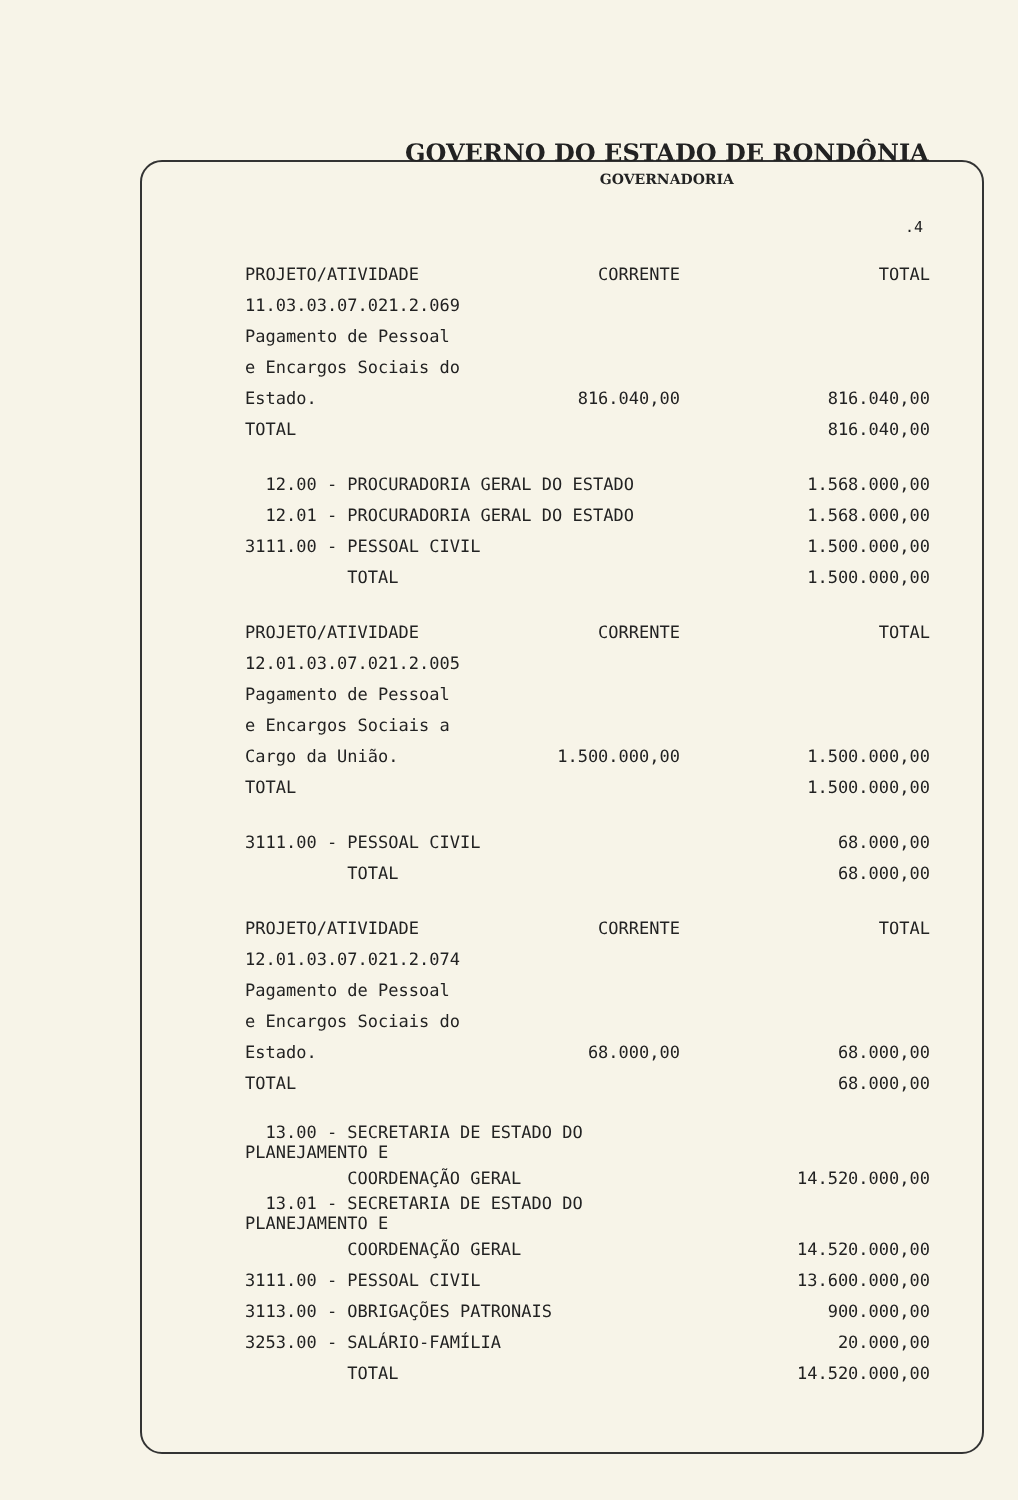GOVERNO DO ESTADO DE RONDÔNIA
GOVERNADORIA
.4
| PROJETO/ATIVIDADE | CORRENTE | TOTAL |
| 11.03.03.07.021.2.069 | | |
| Pagamento de Pessoal | | |
| e Encargos Sociais do | | |
| Estado. | 816.040,00 | 816.040,00 |
| TOTAL | | 816.040,00 |
| 12.00 - PROCURADORIA GERAL DO ESTADO | | 1.568.000,00 |
| 12.01 - PROCURADORIA GERAL DO ESTADO | | 1.568.000,00 |
| 3111.00 - PESSOAL CIVIL | | 1.500.000,00 |
| TOTAL | | 1.500.000,00 |
| PROJETO/ATIVIDADE | CORRENTE | TOTAL |
| 12.01.03.07.021.2.005 | | |
| Pagamento de Pessoal | | |
| e Encargos Sociais a | | |
| Cargo da União. | 1.500.000,00 | 1.500.000,00 |
| TOTAL | | 1.500.000,00 |
| 3111.00 - PESSOAL CIVIL | | 68.000,00 |
| TOTAL | | 68.000,00 |
| PROJETO/ATIVIDADE | CORRENTE | TOTAL |
| 12.01.03.07.021.2.074 | | |
| Pagamento de Pessoal | | |
| e Encargos Sociais do | | |
| Estado. | 68.000,00 | 68.000,00 |
| TOTAL | | 68.000,00 |
| 13.00 - SECRETARIA DE ESTADO DO PLANEJAMENTO E | | |
| COORDENAÇÃO GERAL | | 14.520.000,00 |
| 13.01 - SECRETARIA DE ESTADO DO PLANEJAMENTO E | | |
| COORDENAÇÃO GERAL | | 14.520.000,00 |
| 3111.00 - PESSOAL CIVIL | | 13.600.000,00 |
| 3113.00 - OBRIGAÇÕES PATRONAIS | | 900.000,00 |
| 3253.00 - SALÁRIO-FAMÍLIA | | 20.000,00 |
| TOTAL | | 14.520.000,00 |